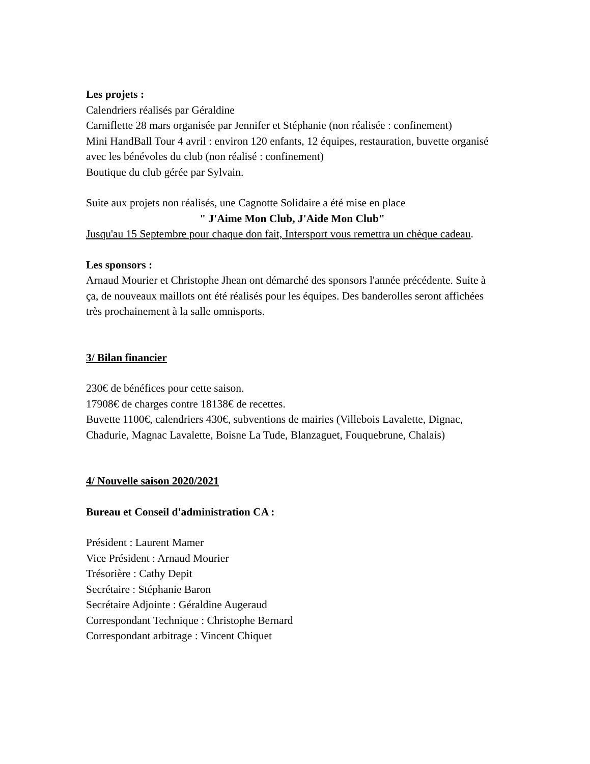Les projets :
Calendriers réalisés par Géraldine
Carniflette 28 mars organisée par Jennifer et Stéphanie (non réalisée : confinement)
Mini HandBall Tour 4 avril : environ 120 enfants, 12 équipes, restauration, buvette organisé avec les bénévoles du club (non réalisé : confinement)
Boutique du club gérée par Sylvain.
Suite aux projets non réalisés, une Cagnotte Solidaire a été mise en place
" J'Aime Mon Club, J'Aide Mon Club"
Jusqu'au 15 Septembre pour chaque don fait, Intersport vous remettra un chèque cadeau.
Les sponsors :
Arnaud Mourier et Christophe Jhean ont démarché des sponsors l'année précédente. Suite à ça, de nouveaux maillots ont été réalisés pour les équipes. Des banderolles seront affichées très prochainement à la salle omnisports.
3/ Bilan financier
230€ de bénéfices pour cette saison.
17908€ de charges contre 18138€ de recettes.
Buvette 1100€, calendriers 430€, subventions de mairies (Villebois Lavalette, Dignac, Chadurie, Magnac Lavalette, Boisne La Tude, Blanzaguet, Fouquebrune, Chalais)
4/ Nouvelle saison 2020/2021
Bureau et Conseil d'administration CA :
Président : Laurent Mamer
Vice Président : Arnaud Mourier
Trésorière : Cathy Depit
Secrétaire : Stéphanie Baron
Secrétaire Adjointe : Géraldine Augeraud
Correspondant Technique : Christophe Bernard
Correspondant arbitrage : Vincent Chiquet